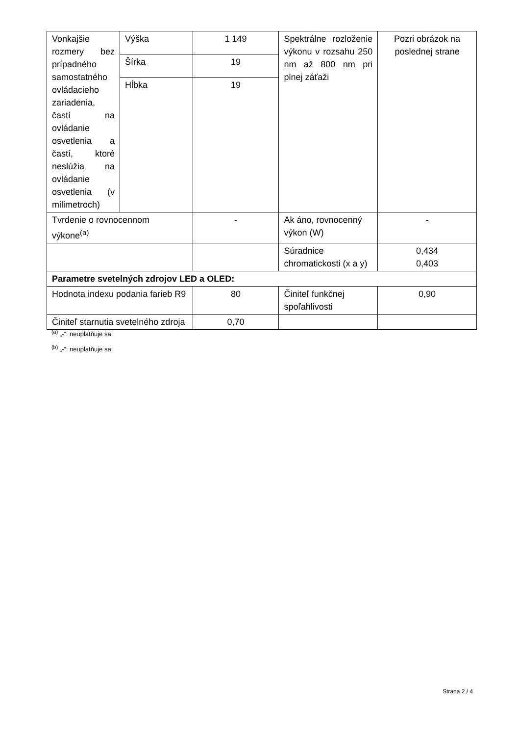| Vonkajšie rozmery bez prípadného samostatného ovládacieho zariadenia, častí na ovládanie osvetlenia a častí, ktoré neslúžia na ovládanie osvetlenia (v milimetroch) | Výška | 1 149 | Spektrálne rozloženie výkonu v rozsahu 250 nm až 800 nm pri plnej záťaži | Pozri obrázok na poslednej strane |
| | Šírka | 19 | | |
| | Hĺbka | 19 | | |
| Tvrdenie o rovnocennom výkone<sup>(a)</sup> | | - | Ak áno, rovnocenný výkon (W) | - |
| | | | Súradnice chromatickosti (x a y) | 0,434 0,403 |
| Parametre svetelných zdrojov LED a OLED: | | | | |
| Hodnota indexu podania farieb R9 | | 80 | Činiteľ funkčnej spoľahlivosti | 0,90 |
| Činiteľ starnutia svetelného zdroja | | 0,70 | | |
<sup>(a)</sup> „-“: neuplatňuje sa;
<sup>(b)</sup> „-“: neuplatňuje sa;
Strana 2 / 4